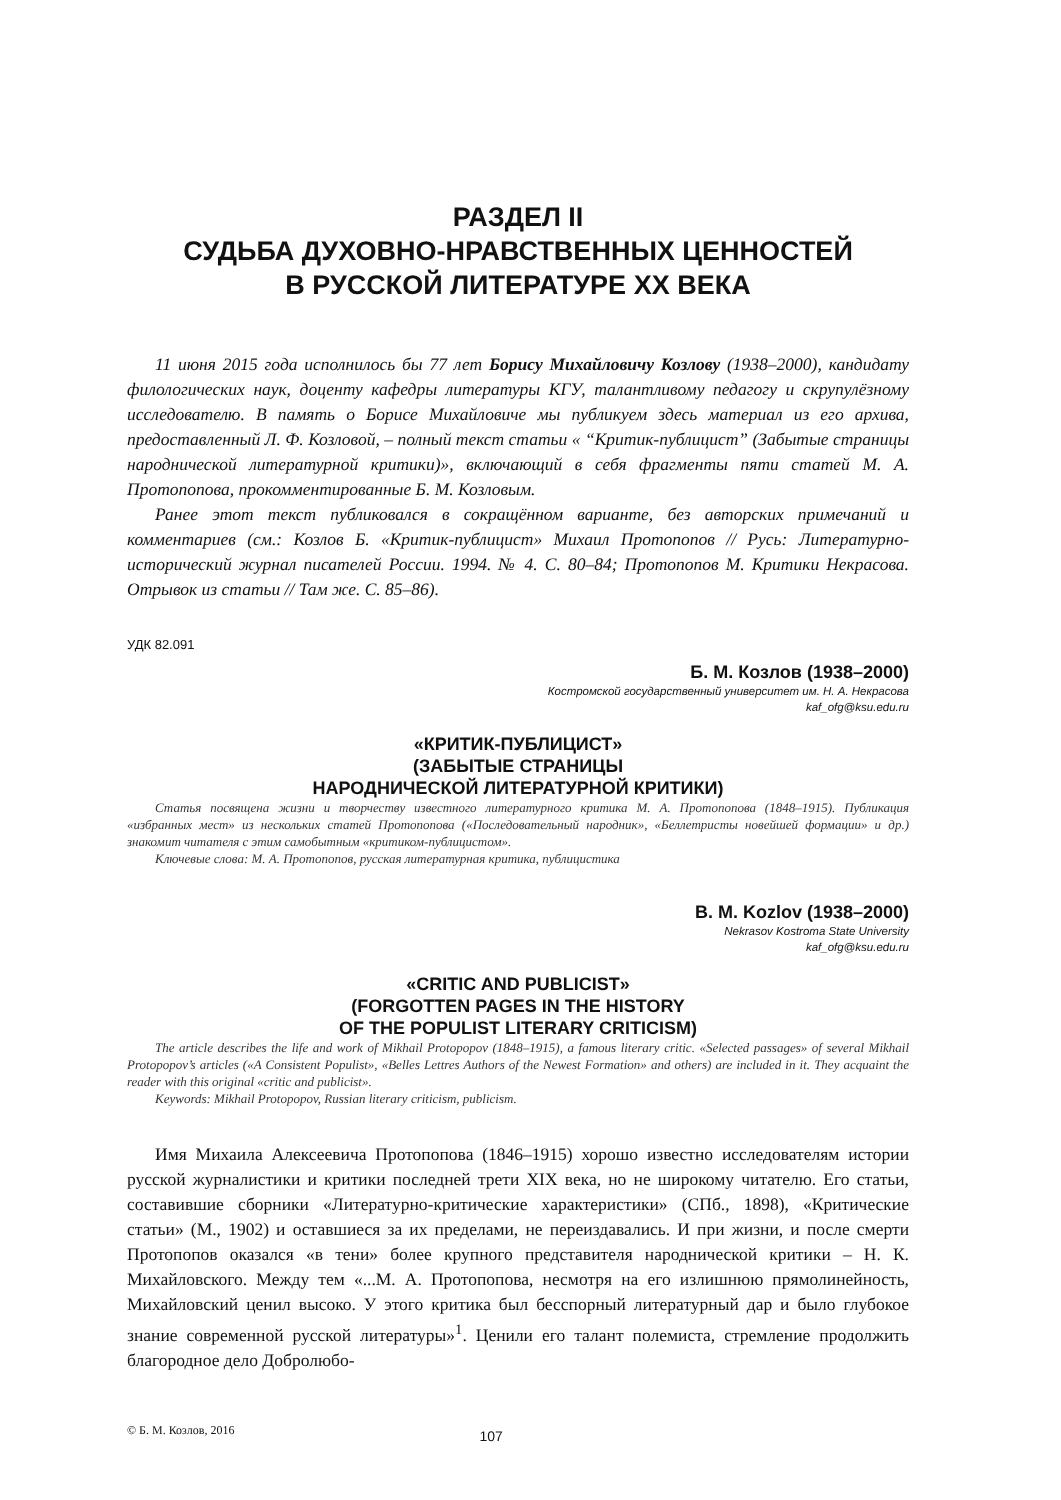РАЗДЕЛ II
СУДЬБА ДУХОВНО-НРАВСТВЕННЫХ ЦЕННОСТЕЙ
В РУССКОЙ ЛИТЕРАТУРЕ XX ВЕКА
11 июня 2015 года исполнилось бы 77 лет Борису Михайловичу Козлову (1938–2000), кандидату филологических наук, доценту кафедры литературы КГУ, талантливому педагогу и скрупулёзному исследователю. В память о Борисе Михайловиче мы публикуем здесь материал из его архива, предоставленный Л. Ф. Козловой, – полный текст статьи « “Критик-публицист” (Забытые страницы народнической литературной критики)», включающий в себя фрагменты пяти статей М. А. Протопопова, прокомментированные Б. М. Козловым.
Ранее этот текст публиковался в сокращённом варианте, без авторских примечаний и комментариев (см.: Козлов Б. «Критик-публицист» Михаил Протопопов // Русь: Литературно-исторический журнал писателей России. 1994. № 4. С. 80–84; Протопопов М. Критики Некрасова. Отрывок из статьи // Там же. С. 85–86).
УДК 82.091
Б. М. Козлов (1938–2000)
Костромской государственный университет им. Н. А. Некрасова
kaf_ofg@ksu.edu.ru
«КРИТИК-ПУБЛИЦИСТ»
(ЗАБЫТЫЕ СТРАНИЦЫ
НАРОДНИЧЕСКОЙ ЛИТЕРАТУРНОЙ КРИТИКИ)
Статья посвящена жизни и творчеству известного литературного критика М. А. Протопопова (1848–1915). Публикация «избранных мест» из нескольких статей Протопопова («Последовательный народник», «Беллетристы новейшей формации» и др.) знакомит читателя с этим самобытным «критиком-публицистом».
Ключевые слова: М. А. Протопопов, русская литературная критика, публицистика
B. M. Kozlov (1938–2000)
Nekrasov Kostroma State University
kaf_ofg@ksu.edu.ru
«CRITIC AND PUBLICIST»
(FORGOTTEN PAGES IN THE HISTORY
OF THE POPULIST LITERARY CRITICISM)
The article describes the life and work of Mikhail Protopopov (1848–1915), a famous literary critic. «Selected passages» of several Mikhail Protopopov’s articles («A Consistent Populist», «Belles Lettres Authors of the Newest Formation» and others) are included in it. They acquaint the reader with this original «critic and publicist».
Keywords: Mikhail Protopopov, Russian literary criticism, publicism.
Имя Михаила Алексеевича Протопопова (1846–1915) хорошо известно исследователям истории русской журналистики и критики последней трети XIX века, но не широкому читателю. Его статьи, составившие сборники «Литературно-критические характеристики» (СПб., 1898), «Критические статьи» (М., 1902) и оставшиеся за их пределами, не переиздавались. И при жизни, и после смерти Протопопов оказался «в тени» более крупного представителя народнической критики – Н. К. Михайловского. Между тем «...М. А. Протопопова, несмотря на его излишнюю прямолинейность, Михайловский ценил высоко. У этого критика был бесспорный литературный дар и было глубокое знание современной русской литературы»<sup>1</sup>. Ценили его талант полемиста, стремление продолжить благородное дело Добролюбо-
© Б. М. Козлов, 2016 107